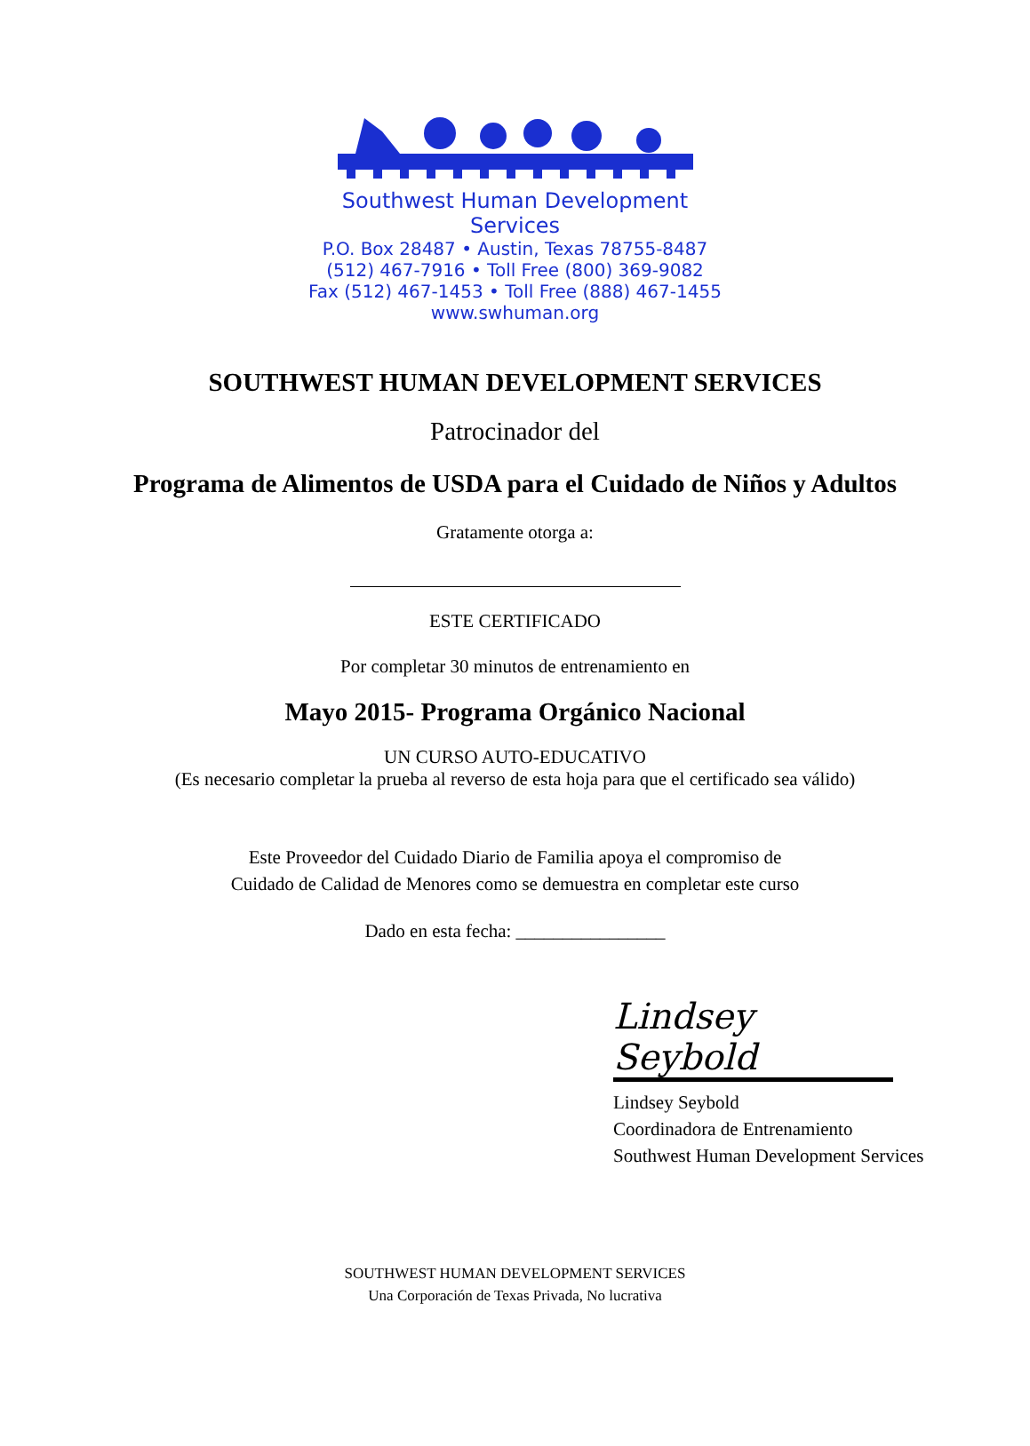Southwest Human Development Services
P.O. Box 28487 • Austin, Texas 78755-8487
(512) 467-7916 • Toll Free (800) 369-9082
Fax (512) 467-1453 • Toll Free (888) 467-1455
www.swhuman.org
SOUTHWEST HUMAN DEVELOPMENT SERVICES
Patrocinador del
Programa de Alimentos de USDA para el Cuidado de Niños y Adultos
Gratamente otorga a:
ESTE CERTIFICADO
Por completar 30 minutos de entrenamiento en
Mayo 2015- Programa Orgánico Nacional
UN CURSO AUTO-EDUCATIVO
(Es necesario completar la prueba al reverso de esta hoja para que el certificado sea válido)
Este Proveedor del Cuidado Diario de Familia apoya el compromiso de
Cuidado de Calidad de Menores como se demuestra en completar este curso
Dado en esta fecha: ________________
Lindsey Seybold
Lindsey Seybold
Coordinadora de Entrenamiento
Southwest Human Development Services
SOUTHWEST HUMAN DEVELOPMENT SERVICES
Una Corporación de Texas Privada, No lucrativa